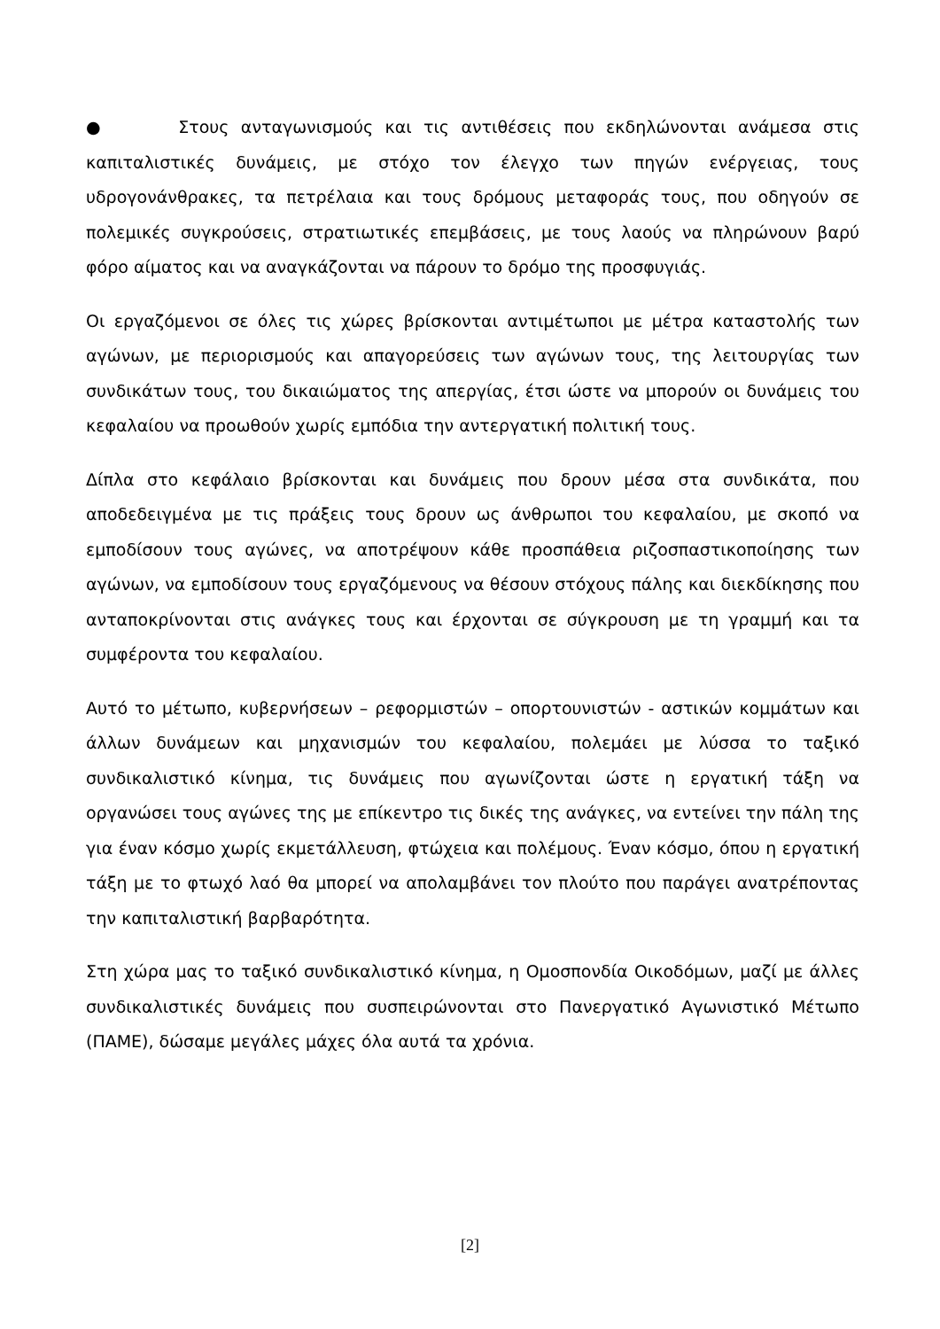● Στους ανταγωνισμούς και τις αντιθέσεις που εκδηλώνονται ανάμεσα στις καπιταλιστικές δυνάμεις, με στόχο τον έλεγχο των πηγών ενέργειας, τους υδρογονάνθρακες, τα πετρέλαια και τους δρόμους μεταφοράς τους, που οδηγούν σε πολεμικές συγκρούσεις, στρατιωτικές επεμβάσεις, με τους λαούς να πληρώνουν βαρύ φόρο αίματος και να αναγκάζονται να πάρουν το δρόμο της προσφυγιάς.
Οι εργαζόμενοι σε όλες τις χώρες βρίσκονται αντιμέτωποι με μέτρα καταστολής των αγώνων, με περιορισμούς και απαγορεύσεις των αγώνων τους, της λειτουργίας των συνδικάτων τους, του δικαιώματος της απεργίας, έτσι ώστε να μπορούν οι δυνάμεις του κεφαλαίου να προωθούν χωρίς εμπόδια την αντεργατική πολιτική τους.
Δίπλα στο κεφάλαιο βρίσκονται και δυνάμεις που δρουν μέσα στα συνδικάτα, που αποδεδειγμένα με τις πράξεις τους δρουν ως άνθρωποι του κεφαλαίου, με σκοπό να εμποδίσουν τους αγώνες, να αποτρέψουν κάθε προσπάθεια ριζοσπαστικοποίησης των αγώνων, να εμποδίσουν τους εργαζόμενους να θέσουν στόχους πάλης και διεκδίκησης που ανταποκρίνονται στις ανάγκες τους και έρχονται σε σύγκρουση με τη γραμμή και τα συμφέροντα του κεφαλαίου.
Αυτό το μέτωπο, κυβερνήσεων – ρεφορμιστών – οπορτουνιστών - αστικών κομμάτων και άλλων δυνάμεων και μηχανισμών του κεφαλαίου, πολεμάει με λύσσα το ταξικό συνδικαλιστικό κίνημα, τις δυνάμεις που αγωνίζονται ώστε η εργατική τάξη να οργανώσει τους αγώνες της με επίκεντρο τις δικές της ανάγκες, να εντείνει την πάλη της για έναν κόσμο χωρίς εκμετάλλευση, φτώχεια και πολέμους. Έναν κόσμο, όπου η εργατική τάξη με το φτωχό λαό θα μπορεί να απολαμβάνει τον πλούτο που παράγει ανατρέποντας την καπιταλιστική βαρβαρότητα.
Στη χώρα μας το ταξικό συνδικαλιστικό κίνημα, η Ομοσπονδία Οικοδόμων, μαζί με άλλες συνδικαλιστικές δυνάμεις που συσπειρώνονται στο Πανεργατικό Αγωνιστικό Μέτωπο (ΠΑΜΕ), δώσαμε μεγάλες μάχες όλα αυτά τα χρόνια.
[2]